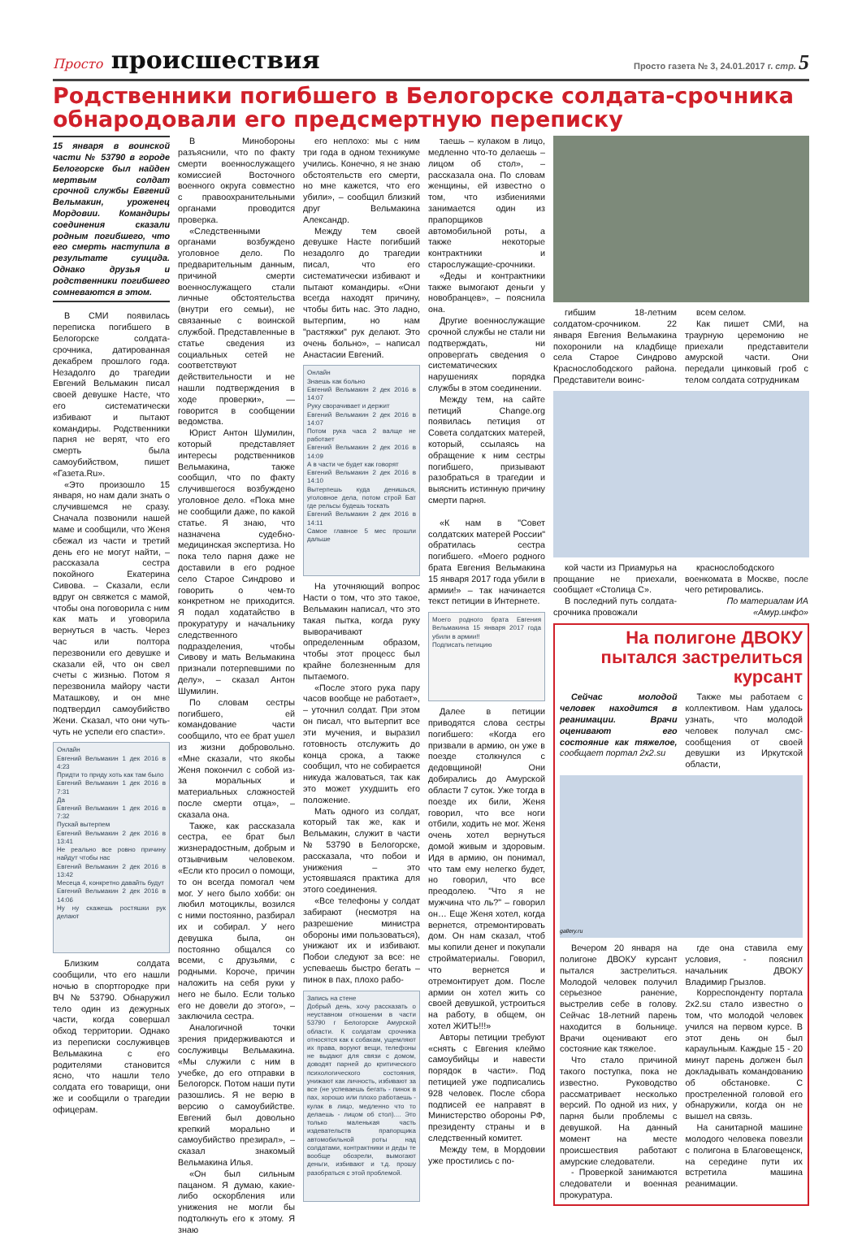Просто происшествия
Просто газета № 3, 24.01.2017 г. стр. 5
Родственники погибшего в Белогорске солдата-срочника обнародовали его предсмертную переписку
15 января в воинской части № 53790 в городе Белогорске был найден мертвым солдат срочной службы Евгений Вельмакин, уроженец Мордовии. Командиры соединения сказали родным погибшего, что его смерть наступила в результате суицида. Однако друзья и родственники погибшего сомневаются в этом.
В СМИ появилась переписка погибшего в Белогорске солдата-срочника, датированная декабрем прошлого года. Незадолго до трагедии Евгений Вельмакин писал своей девушке Насте, что его систематически избивают и пытают командиры. Родственники парня не верят, что его смерть была самоубийством, пишет «Газета.Ru».
«Это произошло 15 января, но нам дали знать о случившемся не сразу. Сначала позвонили нашей маме и сообщили, что Женя сбежал из части и третий день его не могут найти, – рассказала сестра покойного Екатерина Сивова. – Сказали, если вдруг он свяжется с мамой, чтобы она поговорила с ним как мать и уговорила вернуться в часть. Через час или полтора перезвонили его девушке и сказали ей, что он свел счеты с жизнью. Потом я перезвонила майору части Маташкову, и он мне подтвердил самоубийство Жени. Сказал, что они чуть-чуть не успели его спасти».
Онлайн
Евгений Вельмакин 1 дек 2016 в 4:23
Придти то приду хоть как там было
Евгений Вельмакин 1 дек 2016 в 7:31
Да
Евгений Вельмакин 1 дек 2016 в 7:32
Пускай вытерпем
Евгений Вельмакин 2 дек 2016 в 13:41
Не реально все ровно причину найдут чтобы нас
Евгений Вельмакин 2 дек 2016 в 13:42
Месеца 4, конкретно давайть будут
Евгений Вельмакин 2 дек 2016 в 14:06
Ну ну скажешь ростяшки рук делают
Близким солдата сообщили, что его нашли ночью в спортгородке при ВЧ № 53790. Обнаружил тело один из дежурных части, когда совершал обход территории. Однако из переписки сослуживцев Вельмакина с его родителями становится ясно, что нашли тело солдата его товарищи, они же и сообщили о трагедии офицерам.
В Минобороны разъяснили, что по факту смерти военнослужащего комиссией Восточного военного округа совместно с правоохранительными органами проводится проверка.
«Следственными органами возбуждено уголовное дело. По предварительным данным, причиной смерти военнослужащего стали личные обстоятельства (внутри его семьи), не связанные с воинской службой. Представленные в статье сведения из социальных сетей не соответствуют действительности и не нашли подтверждения в ходе проверки», — говорится в сообщении ведомства.
Юрист Антон Шумилин, который представляет интересы родственников Вельмакина, также сообщил, что по факту случившегося возбуждено уголовное дело. «Пока мне не сообщили даже, по какой статье. Я знаю, что назначена судебно-медицинская экспертиза. Но пока тело парня даже не доставили в его родное село Старое Синдрово и говорить о чем-то конкретном не приходится. Я подал ходатайство в прокуратуру и начальнику следственного подразделения, чтобы Сивову и мать Вельмакина признали потерпевшими по делу», – сказал Антон Шумилин.
По словам сестры погибшего, ей командование части сообщило, что ее брат ушел из жизни добровольно. «Мне сказали, что якобы Женя покончил с собой из-за моральных и материальных сложностей после смерти отца», – сказала она.
Также, как рассказала сестра, ее брат был жизнерадостным, добрым и отзывчивым человеком. «Если кто просил о помощи, то он всегда помогал чем мог. У него было хобби: он любил мотоциклы, возился с ними постоянно, разбирал их и собирал. У него девушка была, он постоянно общался со всеми, с друзьями, с родными. Короче, причин наложить на себя руки у него не было. Если только его не довели до этого», – заключила сестра.
Аналогичной точки зрения придерживаются и сослуживцы Вельмакина. «Мы служили с ним в учебке, до его отправки в Белогорск. Потом наши пути разошлись. Я не верю в версию о самоубийстве. Евгений был довольно крепкий морально и самоубийство презирал», – сказал знакомый Вельмакина Илья.
«Он был сильным пацаном. Я думаю, какие-либо оскорбления или унижения не могли бы подтолкнуть его к этому. Я знаю
его неплохо: мы с ним три года в одном техникуме учились. Конечно, я не знаю обстоятельств его смерти, но мне кажется, что его убили», – сообщил близкий друг Вельмакина Александр.
Между тем своей девушке Насте погибший незадолго до трагедии писал, что его систематически избивают и пытают командиры. «Они всегда находят причину, чтобы бить нас. Это ладно, вытерпим, но нам "растяжки" рук делают. Это очень больно», – написал Анастасии Евгений.
Онлайн
Знаешь как больно
Евгений Вельмакин 2 дек 2016 в 14:07
Руку сворачивает и держит
Евгений Вельмакин 2 дек 2016 в 14:07
Потом рука часа 2 валще не работает
Евгений Вельмакин 2 дек 2016 в 14:09
А в части че будет как говорят
Евгений Вельмакин 2 дек 2016 в 14:10
Вытерпешь куда денишься, уголовное дела, потом строй Бат где рельсы будешь тоскать
Евгений Вельмакин 2 дек 2016 в 14:11
Самое главное 5 мес прошли дальше
На уточняющий вопрос Насти о том, что это такое, Вельмакин написал, что это такая пытка, когда руку выворачивают определенным образом, чтобы этот процесс был крайне болезненным для пытаемого.
«После этого рука пару часов вообще не работает», – уточнил солдат. При этом он писал, что вытерпит все эти мучения, и выразил готовность отслужить до конца срока, а также сообщил, что не собирается никуда жаловаться, так как это может ухудшить его положение.
Мать одного из солдат, который так же, как и Вельмакин, служит в части № 53790 в Белогорске, рассказала, что побои и унижения – это устоявшаяся практика для этого соединения.
«Все телефоны у солдат забирают (несмотря на разрешение министра обороны ими пользоваться), унижают их и избивают. Побои следуют за все: не успеваешь быстро бегать – пинок в пах, плохо рабо-
Запись на стене
Добрый день, хочу рассказать о неуставном отношении в части 53790 г Белогорске Амурской области. К солдатам срочника относятся как к собакам, ущемляют их права, воруют вещи, телефоны не выдают для связи с домом, доводят парней до критического психологического состояния, унижают как личность, избивают за все (не успеваешь бегать - пинок в пах, хорошо или плохо работаешь - кулак в лицо, медленно что то делаешь - лицом об стол).... Это только маленькая часть издевательств прапорщика автомобильной роты над солдатами, контрактники и деды те вообще обозрели, вымогают деньги, избивают и т.д. прошу разобраться с этой проблемой.
таешь – кулаком в лицо, медленно что-то делаешь – лицом об стол», – рассказала она. По словам женщины, ей известно о том, что избиениями занимается один из прапорщиков автомобильной роты, а также некоторые контрактники и старослужащие-срочники.
«Деды и контрактники также вымогают деньги у новобранцев», – пояснила она.
Другие военнослужащие срочной службы не стали ни подтверждать, ни опровергать сведения о систематических нарушениях порядка службы в этом соединении.
Между тем, на сайте петиций Change.org появилась петиция от Совета солдатских матерей, который, ссылаясь на обращение к ним сестры погибшего, призывают разобраться в трагедии и выяснить истинную причину смерти парня.
«К нам в "Совет солдатских матерей России" обратилась сестра погибшего. «Моего родного брата Евгения Вельмакина 15 января 2017 года убили в армии!» – так начинается текст петиции в Интернете.
Моего родного брата Евгения Вельмакина 15 января 2017 года убили в армии!!
Подписать петицию
Далее в петиции приводятся слова сестры погибшего: «Когда его призвали в армию, он уже в поезде столкнулся с дедовщиной! Они добирались до Амурской области 7 суток. Уже тогда в поезде их били, Женя говорил, что все ноги отбили, ходить не мог. Женя очень хотел вернуться домой живым и здоровым. Идя в армию, он понимал, что там ему нелегко будет, но говорил, что все преодолею. "Что я не мужчина что ль?" – говорил он… Еще Женя хотел, когда вернется, отремонтировать дом. Он нам сказал, чтоб мы копили денег и покупали стройматериалы. Говорил, что вернется и отремонтирует дом. После армии он хотел жить со своей девушкой, устроиться на работу, в общем, он хотел ЖИТЬ!!!»
Авторы петиции требуют «снять с Евгения клеймо самоубийцы и навести порядок в части». Под петицией уже подписались 928 человек. После сбора подписей ее направят в Министерство обороны РФ, президенту страны и в следственный комитет.
Между тем, в Мордовии уже простились с по-
гибшим 18-летним солдатом-срочником. 22 января Евгения Вельмакина похоронили на кладбище села Старое Синдрово Краснослободского района. Представители воинс-
всем селом.
Как пишет СМИ, на траурную церемонию не приехали представители амурской части. Они передали цинковый гроб с телом солдата сотрудникам
кой части из Приамурья на прощание не приехали, сообщает «Столица С».
В последний путь солдата-срочника провожали
краснослободского военкомата в Москве, после чего ретировались.
По материалам ИА «Амур.инфо»
На полигоне ДВОКУ пытался застрелиться курсант
Сейчас молодой человек находится в реанимации. Врачи оценивают его состояние как тяжелое, сообщает портал 2x2.su
Также мы работаем с коллективом. Нам удалось узнать, что молодой человек получал смс-сообщения от своей девушки из Иркутской области,
gallery.ru
Вечером 20 января на полигоне ДВОКУ курсант пытался застрелиться. Молодой человек получил серьезное ранение, выстрелив себе в голову. Сейчас 18-летний парень находится в больнице. Врачи оценивают его состояние как тяжелое.
Что стало причиной такого поступка, пока не известно. Руководство рассматривает несколько версий. По одной из них, у парня были проблемы с девушкой. На данный момент на месте происшествия работают амурские следователи.
- Проверкой занимаются следователи и военная прокуратура.
где она ставила ему условия, - пояснил начальник ДВОКУ Владимир Грызлов.
Корреспонденту портала 2x2.su стало известно о том, что молодой человек учился на первом курсе. В этот день он был караульным. Каждые 15 - 20 минут парень должен был докладывать командованию об обстановке. С простреленной головой его обнаружили, когда он не вышел на связь.
На санитарной машине молодого человека повезли с полигона в Благовещенск, на середине пути их встретила машина реанимации.